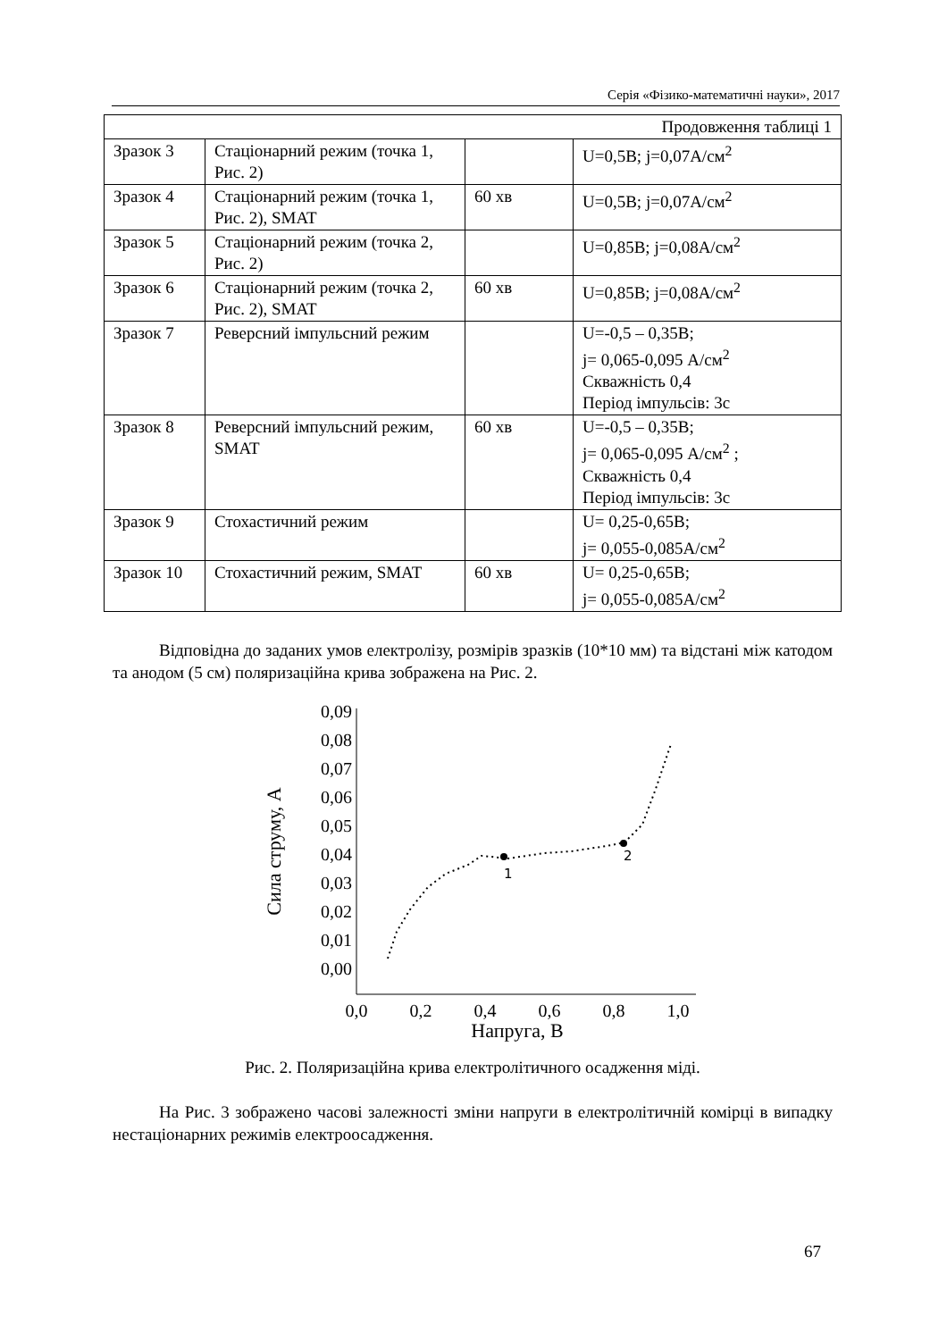Серія «Фізико-математичні науки», 2017
| Продовження таблиці 1 | | | |
| Зразок 3 | Стаціонарний режим (точка 1, Рис. 2) | | U=0,5В; j=0,07А/см<sup>2</sup> |
| Зразок 4 | Стаціонарний режим (точка 1, Рис. 2), SMAT | 60 хв | U=0,5В; j=0,07А/см<sup>2</sup> |
| Зразок 5 | Стаціонарний режим (точка 2, Рис. 2) | | U=0,85В; j=0,08А/см<sup>2</sup> |
| Зразок 6 | Стаціонарний режим (точка 2, Рис. 2), SMAT | 60 хв | U=0,85В; j=0,08А/см<sup>2</sup> |
| Зразок 7 | Реверсний імпульсний режим | | U=-0,5 – 0,35В; j= 0,065-0,095 А/см<sup>2</sup> Скважність 0,4 Період імпульсів: 3с |
| Зразок 8 | Реверсний імпульсний режим, SMAT | 60 хв | U=-0,5 – 0,35В; j= 0,065-0,095 А/см<sup>2</sup> ; Скважність 0,4 Період імпульсів: 3с |
| Зразок 9 | Стохастичний режим | | U= 0,25-0,65В; j= 0,055-0,085А/см<sup>2</sup> |
| Зразок 10 | Стохастичний режим, SMAT | 60 хв | U= 0,25-0,65В; j= 0,055-0,085А/см<sup>2</sup> |
Відповідна до заданих умов електролізу, розмірів зразків (10*10 мм) та відстані між катодом та анодом (5 см) поляризаційна крива зображена на Рис. 2.
0,09
0,08
0,07
0,06
0,05
0,04
0,03
0,02
0,01
0,00
0,0
0,2
0,4
0,6
0,8
1,0
Напруга, В
Сила струму, А
1
2
Рис. 2. Поляризаційна крива електролітичного осадження міді.
На Рис. 3 зображено часові залежності зміни напруги в електролітичній комірці в випадку нестаціонарних режимів електроосадження.
67